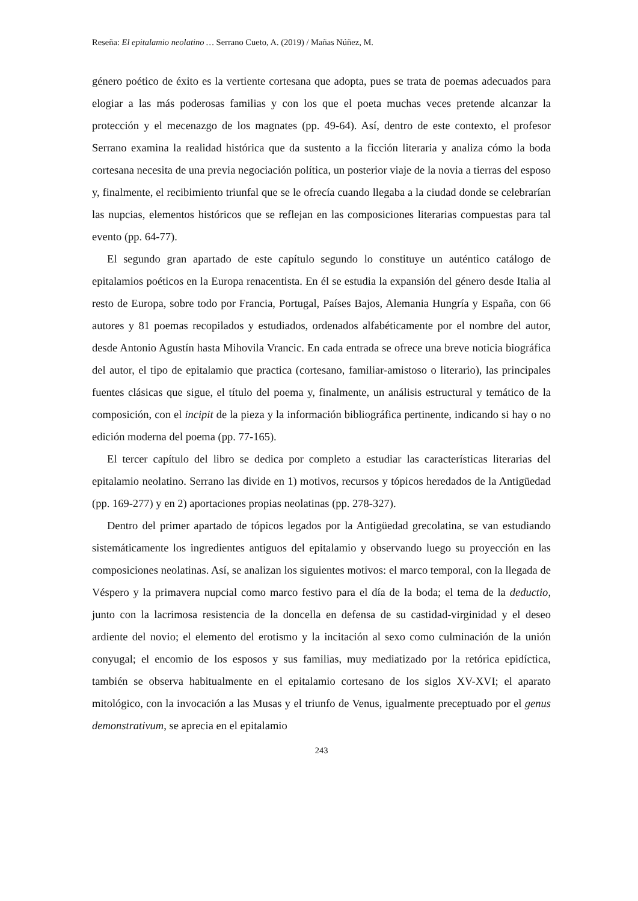Reseña: El epitalamio neolatino … Serrano Cueto, A. (2019) / Mañas Núñez, M.
género poético de éxito es la vertiente cortesana que adopta, pues se trata de poemas adecuados para elogiar a las más poderosas familias y con los que el poeta muchas veces pretende alcanzar la protección y el mecenazgo de los magnates (pp. 49-64). Así, dentro de este contexto, el profesor Serrano examina la realidad histórica que da sustento a la ficción literaria y analiza cómo la boda cortesana necesita de una previa negociación política, un posterior viaje de la novia a tierras del esposo y, finalmente, el recibimiento triunfal que se le ofrecía cuando llegaba a la ciudad donde se celebrarían las nupcias, elementos históricos que se reflejan en las composiciones literarias compuestas para tal evento (pp. 64-77).
El segundo gran apartado de este capítulo segundo lo constituye un auténtico catálogo de epitalamios poéticos en la Europa renacentista. En él se estudia la expansión del género desde Italia al resto de Europa, sobre todo por Francia, Portugal, Países Bajos, Alemania Hungría y España, con 66 autores y 81 poemas recopilados y estudiados, ordenados alfabéticamente por el nombre del autor, desde Antonio Agustín hasta Mihovila Vrancic. En cada entrada se ofrece una breve noticia biográfica del autor, el tipo de epitalamio que practica (cortesano, familiar-amistoso o literario), las principales fuentes clásicas que sigue, el título del poema y, finalmente, un análisis estructural y temático de la composición, con el incipit de la pieza y la información bibliográfica pertinente, indicando si hay o no edición moderna del poema (pp. 77-165).
El tercer capítulo del libro se dedica por completo a estudiar las características literarias del epitalamio neolatino. Serrano las divide en 1) motivos, recursos y tópicos heredados de la Antigüedad (pp. 169-277) y en 2) aportaciones propias neolatinas (pp. 278-327).
Dentro del primer apartado de tópicos legados por la Antigüedad grecolatina, se van estudiando sistemáticamente los ingredientes antiguos del epitalamio y observando luego su proyección en las composiciones neolatinas. Así, se analizan los siguientes motivos: el marco temporal, con la llegada de Véspero y la primavera nupcial como marco festivo para el día de la boda; el tema de la deductio, junto con la lacrimosa resistencia de la doncella en defensa de su castidad-virginidad y el deseo ardiente del novio; el elemento del erotismo y la incitación al sexo como culminación de la unión conyugal; el encomio de los esposos y sus familias, muy mediatizado por la retórica epidíctica, también se observa habitualmente en el epitalamio cortesano de los siglos XV-XVI; el aparato mitológico, con la invocación a las Musas y el triunfo de Venus, igualmente preceptuado por el genus demonstrativum, se aprecia en el epitalamio
243